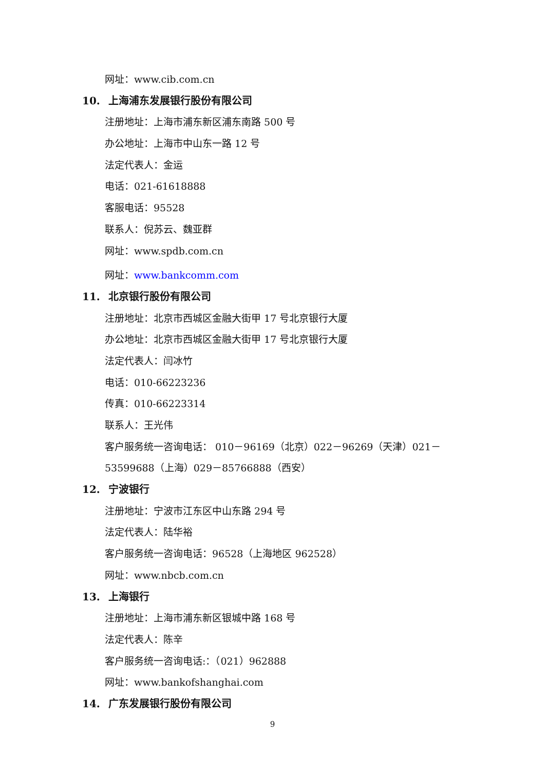网址：www.cib.com.cn
10. 上海浦东发展银行股份有限公司
注册地址：上海市浦东新区浦东南路 500 号
办公地址：上海市中山东一路 12 号
法定代表人：金运
电话：021-61618888
客服电话：95528
联系人：倪苏云、魏亚群
网址：www.spdb.com.cn
网址：www.bankcomm.com
11. 北京银行股份有限公司
注册地址：北京市西城区金融大街甲 17 号北京银行大厦
办公地址：北京市西城区金融大街甲 17 号北京银行大厦
法定代表人：闫冰竹
电话：010-66223236
传真：010-66223314
联系人：王光伟
客户服务统一咨询电话： 010－96169（北京）022－96269（天津）021－
53599688（上海）029－85766888（西安）
12. 宁波银行
注册地址：宁波市江东区中山东路 294 号
法定代表人：陆华裕
客户服务统一咨询电话：96528（上海地区 962528）
网址：www.nbcb.com.cn
13. 上海银行
注册地址：上海市浦东新区银城中路 168 号
法定代表人：陈辛
客户服务统一咨询电话:：（021）962888
网址：www.bankofshanghai.com
14. 广东发展银行股份有限公司
9